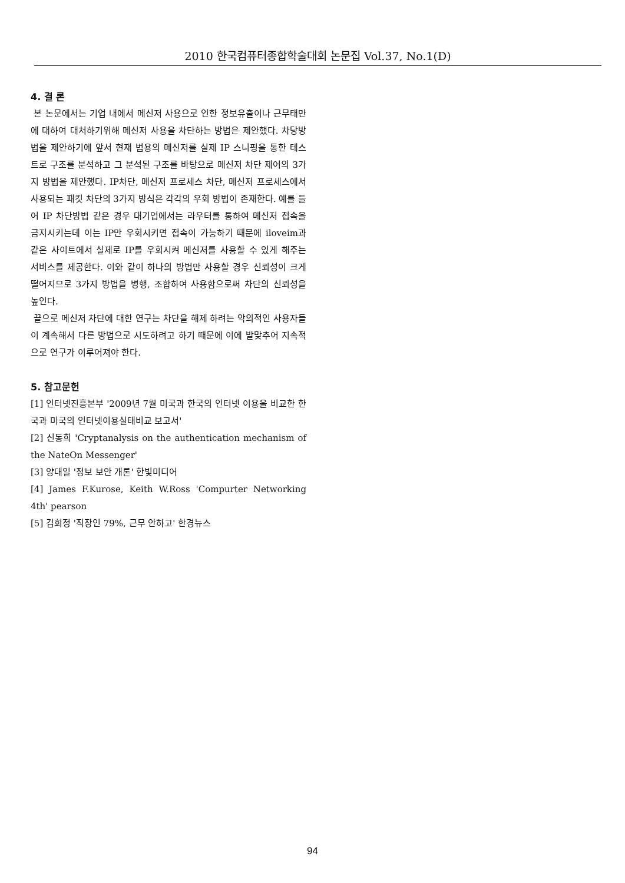2010 한국컴퓨터종합학술대회 논문집 Vol.37, No.1(D)
4. 결 론
본 논문에서는 기업 내에서 메신저 사용으로 인한 정보유출이나 근무태만에 대하여 대처하기위해 메신저 사용을 차단하는 방법은 제안했다. 차당방법을 제안하기에 앞서 현재 범용의 메신저를 실제 IP 스니핑을 통한 테스트로 구조를 분석하고 그 분석된 구조를 바탕으로 메신저 차단 제어의 3가지 방법을 제안했다. IP차단, 메신저 프로세스 차단, 메신저 프로세스에서 사용되는 패킷 차단의 3가지 방식은 각각의 우회 방법이 존재한다. 예를 들어 IP 차단방법 같은 경우 대기업에서는 라우터를 통하여 메신저 접속을 금지시키는데 이는 IP만 우회시키면 접속이 가능하기 때문에 iloveim과 같은 사이트에서 실제로 IP를 우회시켜 메신저를 사용할 수 있게 해주는 서비스를 제공한다. 이와 같이 하나의 방법만 사용할 경우 신뢰성이 크게 떨어지므로 3가지 방법을 병행, 조합하여 사용함으로써 차단의 신뢰성을 높인다.
끝으로 메신저 차단에 대한 연구는 차단을 해제 하려는 악의적인 사용자들이 계속해서 다른 방법으로 시도하려고 하기 때문에 이에 발맞추어 지속적으로 연구가 이루어져야 한다.
5. 참고문헌
[1] 인터넷진흥본부 '2009년 7월 미국과 한국의 인터넷 이용을 비교한 한국과 미국의 인터넷이용실태비교 보고서'
[2] 신동희 'Cryptanalysis on the authentication mechanism of the NateOn Messenger'
[3] 양대일 '정보 보안 개론' 한빛미디어
[4] James F.Kurose, Keith W.Ross 'Compurter Networking 4th' pearson
[5] 김희정 '직장인 79%, 근무 안하고' 한경뉴스
94